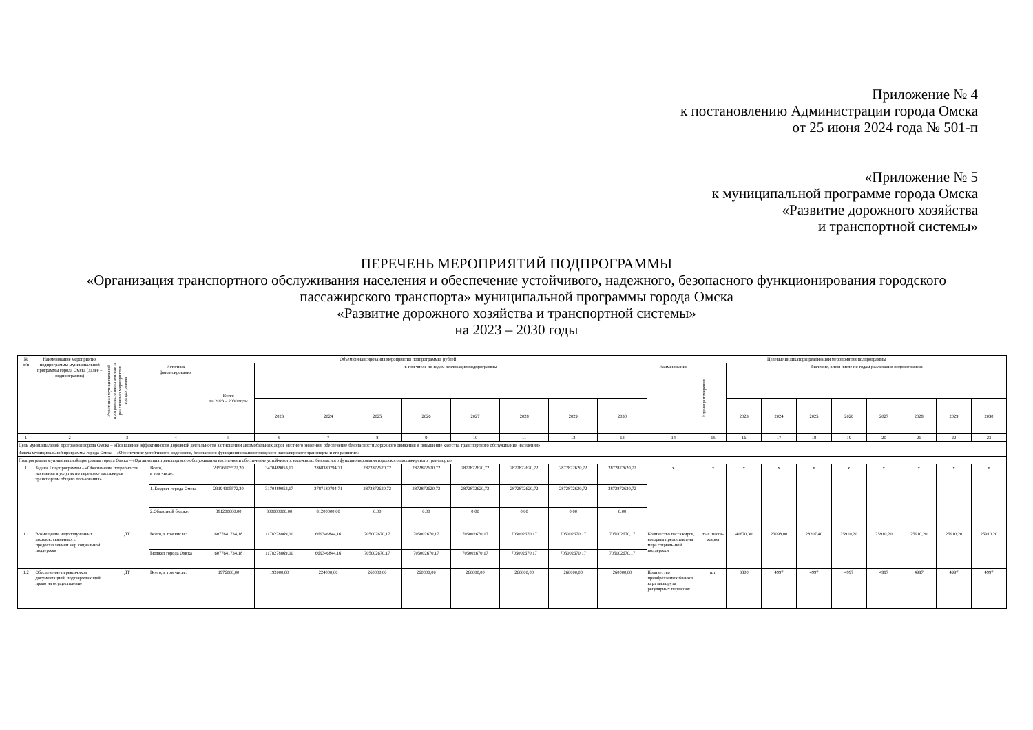Приложение № 4
к постановлению Администрации города Омска
от 25 июня 2024 года № 501-п
«Приложение № 5
к муниципальной программе города Омска
«Развитие дорожного хозяйства
и транспортной системы»
ПЕРЕЧЕНЬ МЕРОПРИЯТИЙ ПОДПРОГРАММЫ
«Организация транспортного обслуживания населения и обеспечение устойчивого, надежного, безопасного функционирования городского пассажирского транспорта» муниципальной программы города Омска
«Развитие дорожного хозяйства и транспортной системы»
на 2023 – 2030 годы
| № п/п | Наименование мероприятия подпрограммы муниципальной программы города Омска (далее – подпрограмма) | Участники муниципальной программы, ответственные за реализацию мероприятия подпрограммы | Объем финансирования мероприятия подпрограммы, рублей | | | | | | | | | | Целевые индикаторы реализации мероприятия подпрограммы | | | | | | | | | |
| --- | --- | --- | --- | --- | --- | --- | --- | --- | --- | --- | --- | --- | --- | --- | --- | --- | --- | --- | --- | --- | --- | --- |
| | | | Источник финансирования | Всего на 2023 – 2030 годы | в том числе по годам реализации подпрограммы | | | | | | | | Наименование | Единица измерения | Значение, в том числе по годам реализации подпрограммы | | | | | | | |
| | | | | | 2023 | 2024 | 2025 | 2026 | 2027 | 2028 | 2029 | 2030 | | | 2023 | 2024 | 2025 | 2026 | 2027 | 2028 | 2029 | 2030 |
| 1 | 2 | 3 | 4 | 5 | 6 | 7 | 8 | 9 | 10 | 11 | 12 | 13 | 14 | 15 | 16 | 17 | 18 | 19 | 20 | 21 | 22 | 23 |
| Цель муниципальной программы города Омска – «Повышение эффективности дорожной деятельности в отношении автомобильных дорог местного значения, обеспечение безопасности дорожного движения и повышение качества транспортного обслуживания населения» | | | | | | | | | | | | | | | | | | | | | | |
| Задача муниципальной программы города Омска – «Обеспечение устойчивого, надежного, безопасного функционирования городского пассажирского транспорта и его развитие» | | | | | | | | | | | | | | | | | | | | | | |
| Подпрограмма муниципальной программы города Омска – «Организация транспортного обслуживания населения и обеспечение устойчивого, надежного, безопасного функционирования городского пассажирского транспорта» | | | | | | | | | | | | | | | | | | | | | | |
| 1 | Задача 1 подпрограммы – «Обеспечение потребности населения в услугах по перевозке пассажиров транспортом общего пользования» | | Всего, в том числе: | 23576105572,20 | 3470489053,17 | 2868380794,71 | 2872872620,72 | 2872872620,72 | 2872872620,72 | 2872872620,72 | 2872872620,72 | 2872872620,72 | х | х | х | х | х | х | х | х | х | х |
| | | | 1. Бюджет города Омска | 23194905572,20 | 3170489053,17 | 2787180794,71 | 2872872620,72 | 2872872620,72 | 2872872620,72 | 2872872620,72 | 2872872620,72 | 2872872620,72 | | | | | | | | | | |
| | | | 2.Областной бюджет | 381200000,00 | 300000000,00 | 81200000,00 | 0,00 | 0,00 | 0,00 | 0,00 | 0,00 | 0,00 | | | | | | | | | | |
| 1.1 | Возмещение недополученных доходов, связанных с предоставлением мер социальной поддержки | ДТ | Всего, в том числе: | 6077641734,18 | 1178278869,00 | 669346844,16 | 705002670,17 | 705002670,17 | 705002670,17 | 705002670,17 | 705002670,17 | 705002670,17 | Количество пассажиров, которым предоставлена мера социаль-ной поддержки | тыс. пасса-жиров | 41670,30 | 23098,00 | 28207,40 | 25910,20 | 25910,20 | 25910,20 | 25910,20 | 25910,20 |
| | | | Бюджет города Омска | 6077641734,18 | 1178278869,00 | 669346844,16 | 705002670,17 | 705002670,17 | 705002670,17 | 705002670,17 | 705002670,17 | 705002670,17 | | | | | | | | | | |
| 1.2 | Обеспечение перевозчиков документацией, подтверждающей право на осуществление | ДТ | Всего, в том числе: | 1976000,00 | 192000,00 | 224000,00 | 260000,00 | 260000,00 | 260000,00 | 260000,00 | 260000,00 | 260000,00 | Количество приобретаемых бланков карт маршрута регулярных перевозок | шт. | 3800 | 4997 | 4997 | 4997 | 4997 | 4997 | 4997 | 4997 |